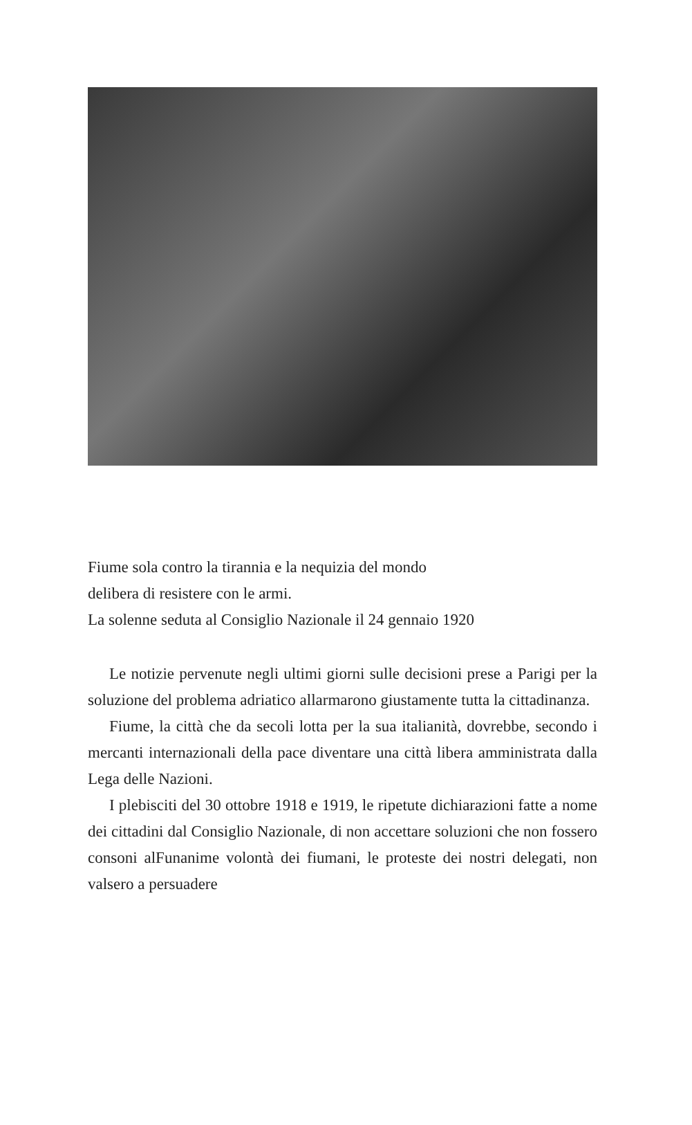Fiume sola contro la tirannia e la nequizia del mondo
delibera di resistere con le armi.
La solenne seduta al Consiglio Nazionale il 24 gennaio 1920
Le notizie pervenute negli ultimi giorni sulle decisioni prese a Parigi per la soluzione del problema adriatico allarmarono giustamente tutta la cittadinanza.
Fiume, la città che da secoli lotta per la sua italianità, dovrebbe, secondo i mercanti internazionali della pace diventare una città libera amministrata dalla Lega delle Nazioni.
I plebisciti del 30 ottobre 1918 e 1919, le ripetute dichiarazioni fatte a nome dei cittadini dal Consiglio Nazionale, di non accettare soluzioni che non fossero consoni alFunanime volontà dei fiumani, le proteste dei nostri delegati, non valsero a persuadere